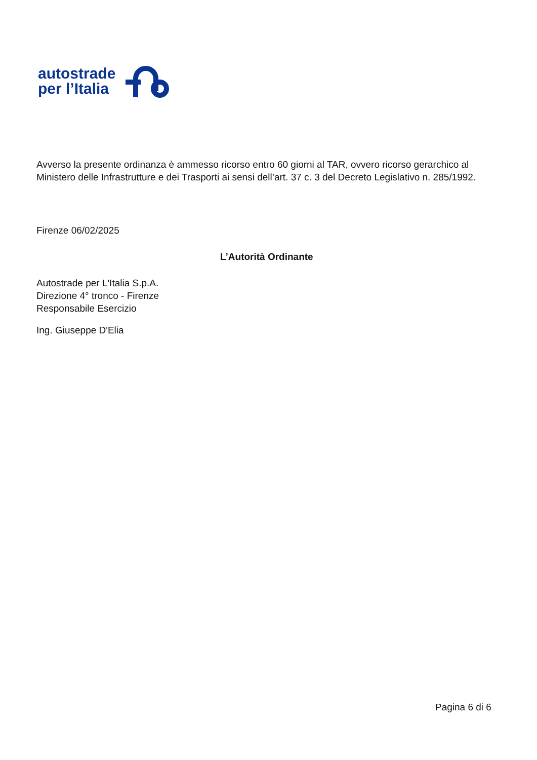autostrade
per l’Italia
Avverso la presente ordinanza è ammesso ricorso entro 60 giorni al TAR, ovvero ricorso gerarchico al Ministero delle Infrastrutture e dei Trasporti ai sensi dell’art. 37 c. 3 del Decreto Legislativo n. 285/1992.
Firenze 06/02/2025
L’Autorità Ordinante
Autostrade per L'Italia S.p.A.
Direzione 4° tronco - Firenze
Responsabile Esercizio
Ing. Giuseppe D'Elia
Pagina 6 di 6